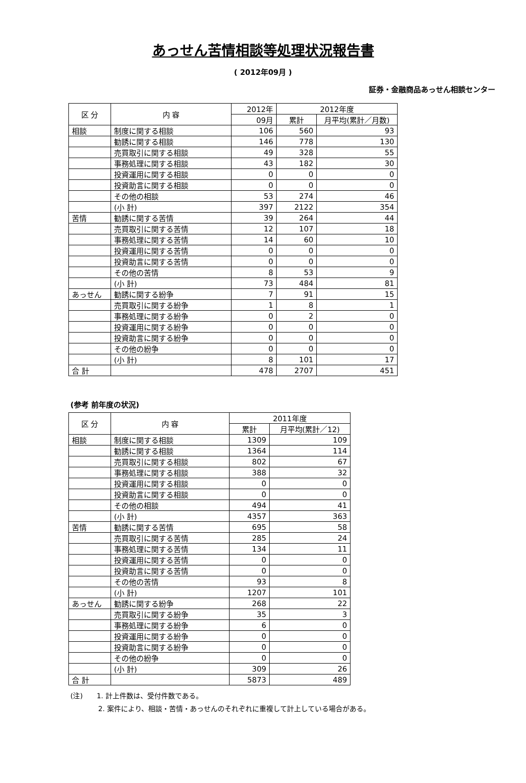あっせん苦情相談等処理状況報告書
( 2012年09月 )
証券・金融商品あっせん相談センター
| 区 分 | 内 容 | 2012年 | 2012年度 | |
| --- | --- | --- | --- | --- |
| | | 09月 | 累計 | 月平均(累計／月数) |
| 相談 | 制度に関する相談 | 106 | 560 | 93 |
| | 勧誘に関する相談 | 146 | 778 | 130 |
| | 売買取引に関する相談 | 49 | 328 | 55 |
| | 事務処理に関する相談 | 43 | 182 | 30 |
| | 投資運用に関する相談 | 0 | 0 | 0 |
| | 投資助言に関する相談 | 0 | 0 | 0 |
| | その他の相談 | 53 | 274 | 46 |
| | (小 計) | 397 | 2122 | 354 |
| 苦情 | 勧誘に関する苦情 | 39 | 264 | 44 |
| | 売買取引に関する苦情 | 12 | 107 | 18 |
| | 事務処理に関する苦情 | 14 | 60 | 10 |
| | 投資運用に関する苦情 | 0 | 0 | 0 |
| | 投資助言に関する苦情 | 0 | 0 | 0 |
| | その他の苦情 | 8 | 53 | 9 |
| | (小 計) | 73 | 484 | 81 |
| あっせん | 勧誘に関する紛争 | 7 | 91 | 15 |
| | 売買取引に関する紛争 | 1 | 8 | 1 |
| | 事務処理に関する紛争 | 0 | 2 | 0 |
| | 投資運用に関する紛争 | 0 | 0 | 0 |
| | 投資助言に関する紛争 | 0 | 0 | 0 |
| | その他の紛争 | 0 | 0 | 0 |
| | (小 計) | 8 | 101 | 17 |
| 合 計 | | 478 | 2707 | 451 |
(参考 前年度の状況)
| 区 分 | 内 容 | 2011年度 | |
| --- | --- | --- | --- |
| | | 累計 | 月平均(累計／12) |
| 相談 | 制度に関する相談 | 1309 | 109 |
| | 勧誘に関する相談 | 1364 | 114 |
| | 売買取引に関する相談 | 802 | 67 |
| | 事務処理に関する相談 | 388 | 32 |
| | 投資運用に関する相談 | 0 | 0 |
| | 投資助言に関する相談 | 0 | 0 |
| | その他の相談 | 494 | 41 |
| | (小 計) | 4357 | 363 |
| 苦情 | 勧誘に関する苦情 | 695 | 58 |
| | 売買取引に関する苦情 | 285 | 24 |
| | 事務処理に関する苦情 | 134 | 11 |
| | 投資運用に関する苦情 | 0 | 0 |
| | 投資助言に関する苦情 | 0 | 0 |
| | その他の苦情 | 93 | 8 |
| | (小 計) | 1207 | 101 |
| あっせん | 勧誘に関する紛争 | 268 | 22 |
| | 売買取引に関する紛争 | 35 | 3 |
| | 事務処理に関する紛争 | 6 | 0 |
| | 投資運用に関する紛争 | 0 | 0 |
| | 投資助言に関する紛争 | 0 | 0 |
| | その他の紛争 | 0 | 0 |
| | (小 計) | 309 | 26 |
| 合 計 | | 5873 | 489 |
(注)　　1. 計上件数は、受付件数である。
　　　　2. 案件により、相談・苦情・あっせんのそれぞれに重複して計上している場合がある。